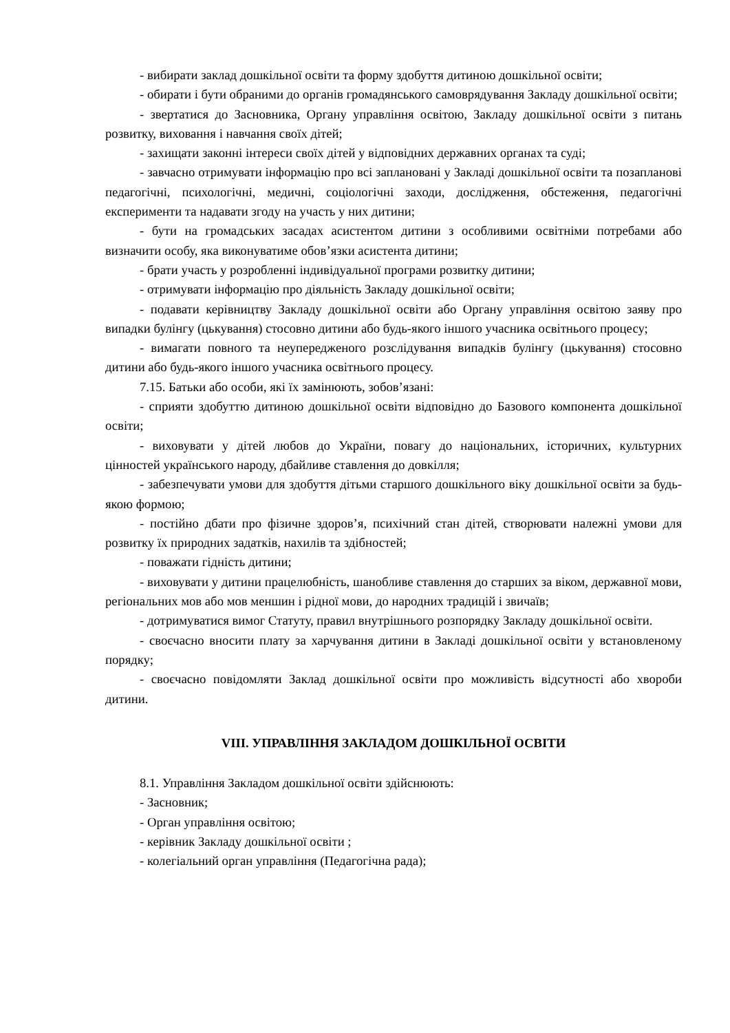- вибирати заклад дошкільної освіти та форму здобуття дитиною дошкільної освіти;
- обирати і бути обраними до органів громадянського самоврядування Закладу дошкільної освіти;
- звертатися до Засновника, Органу управління освітою, Закладу дошкільної освіти з питань розвитку, виховання і навчання своїх дітей;
- захищати законні інтереси своїх дітей у відповідних державних органах та суді;
- завчасно отримувати інформацію про всі заплановані у Закладі дошкільної освіти та позапланові педагогічні, психологічні, медичні, соціологічні заходи, дослідження, обстеження, педагогічні експерименти та надавати згоду на участь у них дитини;
- бути на громадських засадах асистентом дитини з особливими освітніми потребами або визначити особу, яка виконуватиме обов’язки асистента дитини;
- брати участь у розробленні індивідуальної програми розвитку дитини;
- отримувати інформацію про діяльність Закладу дошкільної освіти;
- подавати керівництву Закладу дошкільної освіти або Органу управління освітою заяву про випадки булінгу (цькування) стосовно дитини або будь-якого іншого учасника освітнього процесу;
- вимагати повного та неупередженого розслідування випадків булінгу (цькування) стосовно дитини або будь-якого іншого учасника освітнього процесу.
7.15. Батьки або особи, які їх замінюють, зобов’язані:
- сприяти здобуттю дитиною дошкільної освіти відповідно до Базового компонента дошкільної освіти;
- виховувати у дітей любов до України, повагу до національних, історичних, культурних цінностей українського народу, дбайливе ставлення до довкілля;
- забезпечувати умови для здобуття дітьми старшого дошкільного віку дошкільної освіти за будь-якою формою;
- постійно дбати про фізичне здоров’я, психічний стан дітей, створювати належні умови для розвитку їх природних задатків, нахилів та здібностей;
- поважати гідність дитини;
- виховувати у дитини працелюбність, шанобливе ставлення до старших за віком, державної мови, регіональних мов або мов меншин і рідної мови, до народних традицій і звичаїв;
- дотримуватися вимог Статуту, правил внутрішнього розпорядку Закладу дошкільної освіти.
- своєчасно вносити плату за харчування дитини в Закладі дошкільної освіти у встановленому порядку;
- своєчасно повідомляти Заклад дошкільної освіти про можливість відсутності або хвороби дитини.
VIII. УПРАВЛІННЯ ЗАКЛАДОМ ДОШКІЛЬНОЇ ОСВІТИ
8.1. Управління Закладом дошкільної освіти здійснюють:
- Засновник;
- Орган управління освітою;
- керівник Закладу дошкільної освіти ;
- колегіальний орган управління (Педагогічна рада);